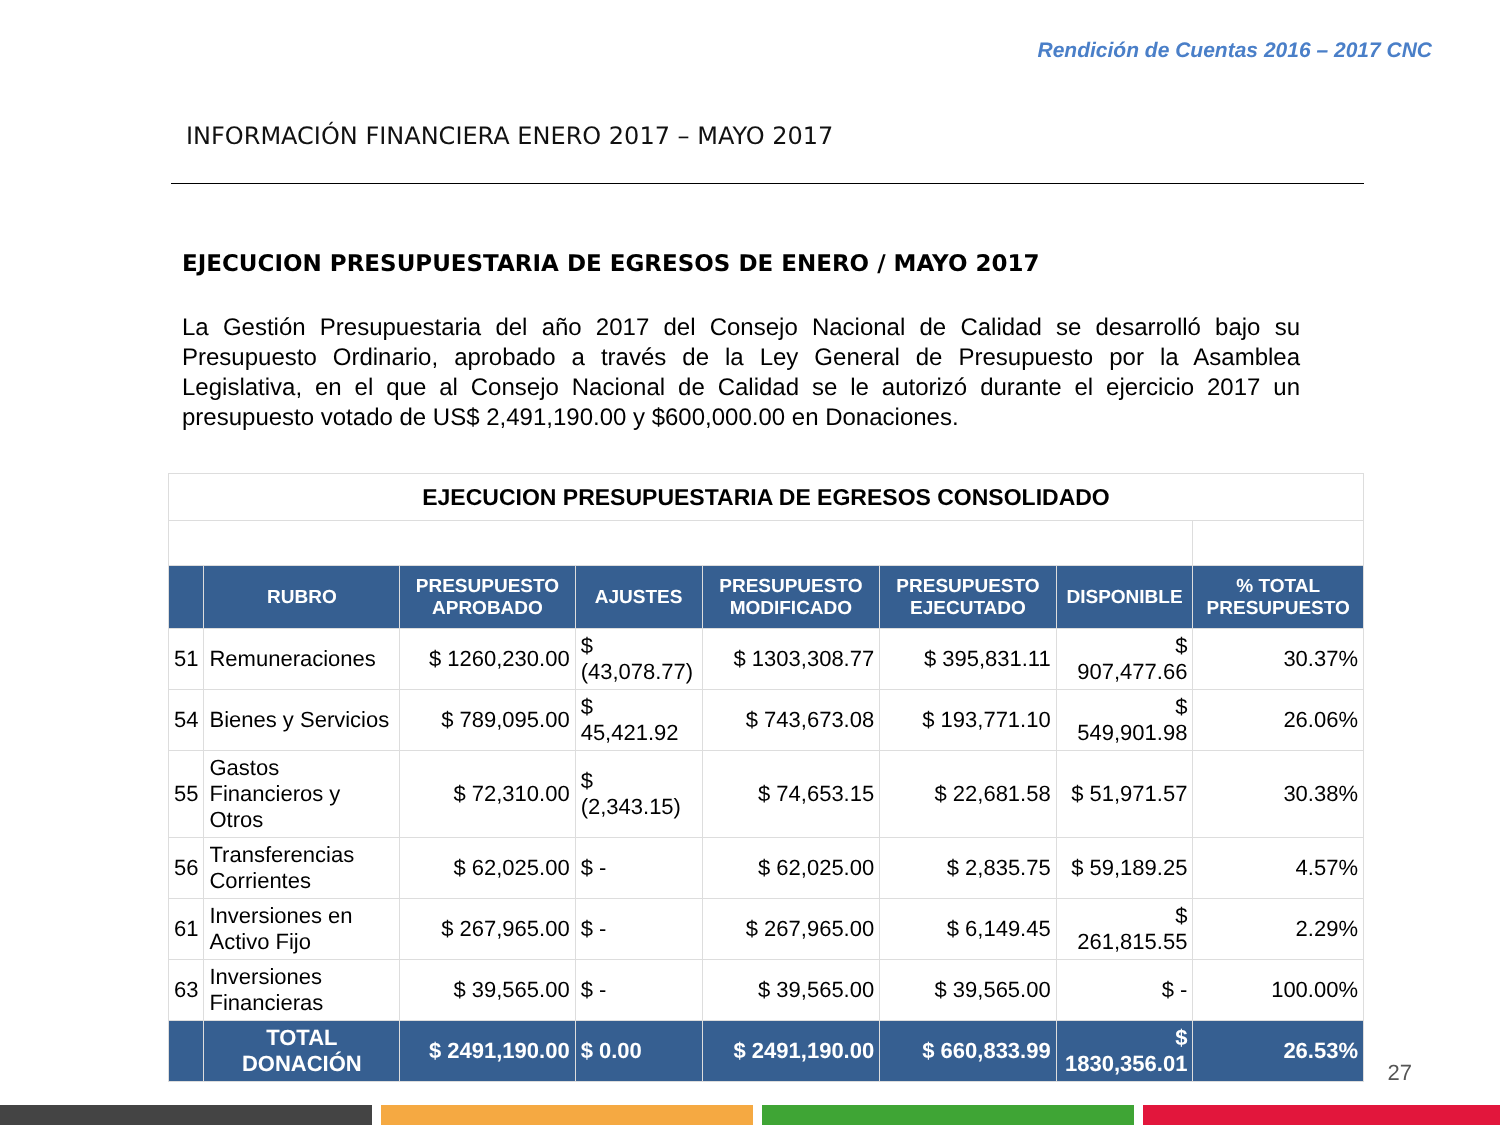Rendición de Cuentas 2016 – 2017 CNC
INFORMACIÓN FINANCIERA ENERO 2017 – MAYO 2017
EJECUCION PRESUPUESTARIA DE EGRESOS DE ENERO / MAYO 2017
La Gestión Presupuestaria del año 2017 del Consejo Nacional de Calidad se desarrolló bajo su Presupuesto Ordinario, aprobado a través de la Ley General de Presupuesto por la Asamblea Legislativa, en el que al Consejo Nacional de Calidad se le autorizó durante el ejercicio 2017 un presupuesto votado de US$ 2,491,190.00 y $600,000.00 en Donaciones.
| EJECUCION PRESUPUESTARIA DE EGRESOS CONSOLIDADO | | | | | | | |
| --- | --- | --- | --- | --- | --- | --- | --- |
| | RUBRO | PRESUPUESTO APROBADO | AJUSTES | PRESUPUESTO MODIFICADO | PRESUPUESTO EJECUTADO | DISPONIBLE | % TOTAL PRESUPUESTO |
| 51 | Remuneraciones | $ 1260,230.00 | $ (43,078.77) | $ 1303,308.77 | $ 395,831.11 | $ 907,477.66 | 30.37% |
| 54 | Bienes y Servicios | $ 789,095.00 | $ 45,421.92 | $ 743,673.08 | $ 193,771.10 | $ 549,901.98 | 26.06% |
| 55 | Gastos Financieros y Otros | $ 72,310.00 | $ (2,343.15) | $ 74,653.15 | $ 22,681.58 | $ 51,971.57 | 30.38% |
| 56 | Transferencias Corrientes | $ 62,025.00 | $ - | $ 62,025.00 | $ 2,835.75 | $ 59,189.25 | 4.57% |
| 61 | Inversiones en Activo Fijo | $ 267,965.00 | $ - | $ 267,965.00 | $ 6,149.45 | $ 261,815.55 | 2.29% |
| 63 | Inversiones Financieras | $ 39,565.00 | $ - | $ 39,565.00 | $ 39,565.00 | $ - | 100.00% |
| | TOTAL DONACIÓN | $ 2491,190.00 | $ 0.00 | $ 2491,190.00 | $ 660,833.99 | $ 1830,356.01 | 26.53% |
27